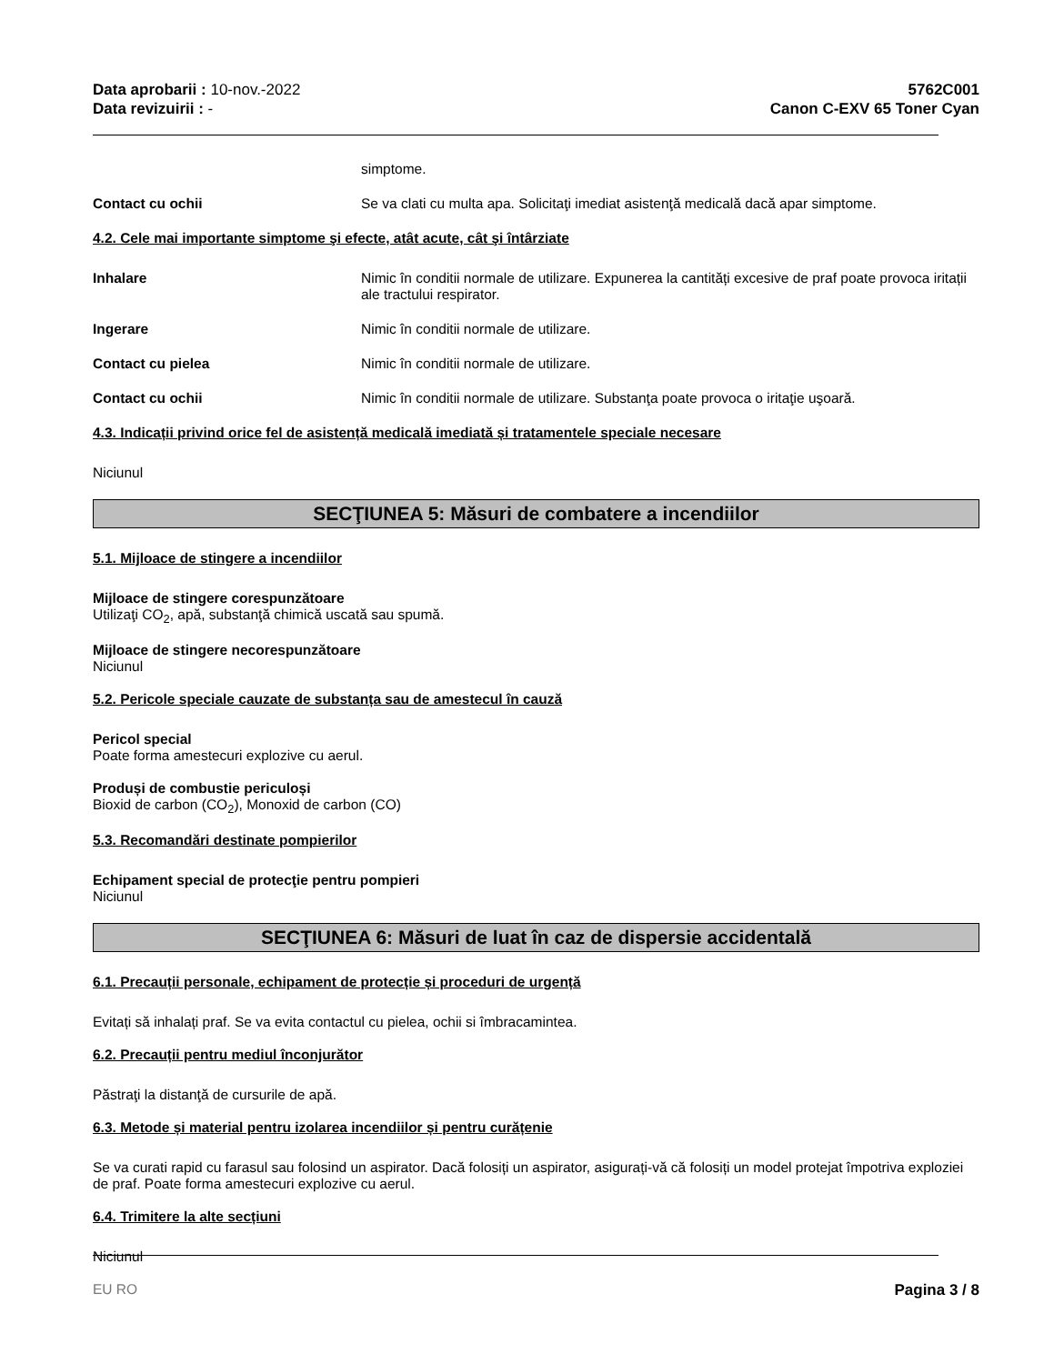Data aprobarii : 10-nov.-2022
Data revizuirii : -
5762C001
Canon C-EXV 65 Toner Cyan
simptome.
Contact cu ochii Se va clati cu multa apa. Solicitaţi imediat asistenţă medicală dacă apar simptome.
4.2. Cele mai importante simptome şi efecte, atât acute, cât şi întârziate
Inhalare Nimic în conditii normale de utilizare. Expunerea la cantități excesive de praf poate provoca iritații ale tractului respirator.
Ingerare Nimic în conditii normale de utilizare.
Contact cu pielea Nimic în conditii normale de utilizare.
Contact cu ochii Nimic în conditii normale de utilizare. Substanţa poate provoca o iritaţie uşoară.
4.3. Indicații privind orice fel de asistență medicală imediată și tratamentele speciale necesare
Niciunul
SECŢIUNEA 5: Măsuri de combatere a incendiilor
5.1. Mijloace de stingere a incendiilor
Mijloace de stingere corespunzătoare
Utilizaţi CO<sub>2</sub>, apă, substanţă chimică uscată sau spumă.
Mijloace de stingere necorespunzătoare
Niciunul
5.2. Pericole speciale cauzate de substanța sau de amestecul în cauză
Pericol special
Poate forma amestecuri explozive cu aerul.
Produși de combustie periculoși
Bioxid de carbon (CO<sub>2</sub>), Monoxid de carbon (CO)
5.3. Recomandări destinate pompierilor
Echipament special de protecţie pentru pompieri
Niciunul
SECŢIUNEA 6: Măsuri de luat în caz de dispersie accidentală
6.1. Precauții personale, echipament de protecție și proceduri de urgență
Evitați să inhalați praf. Se va evita contactul cu pielea, ochii si îmbracamintea.
6.2. Precauții pentru mediul înconjurător
Păstraţi la distanţă de cursurile de apă.
6.3. Metode și material pentru izolarea incendiilor și pentru curățenie
Se va curati rapid cu farasul sau folosind un aspirator. Dacă folosiți un aspirator, asigurați-vă că folosiți un model protejat împotriva exploziei de praf. Poate forma amestecuri explozive cu aerul.
6.4. Trimitere la alte secțiuni
Niciunul
EU RO Pagina 3 / 8